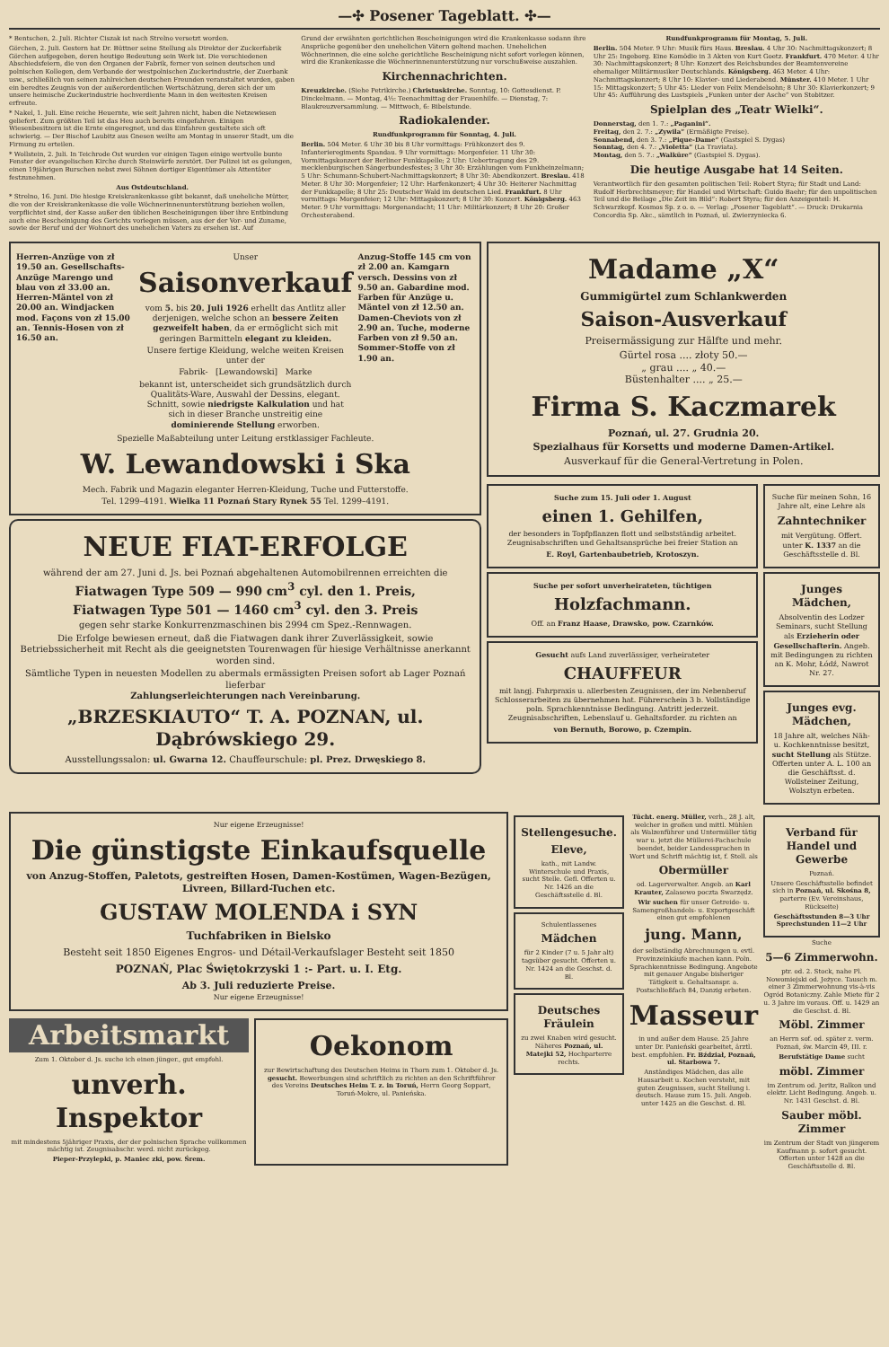—✣ Posener Tageblatt. ✣—
* Bentschen, 2. Juli. Richter Ciszak ist nach Strelno versetzt worden.
Görchen, 2. Juli. Gestern hat Dr. Büttner seine Stellung als Direktor der Zuckerfabrik Görchen aufgegeben, deren heutige Bedeutung sein Werk ist. Die verschiedenen Abschiedsfeiern, die von den Organen der Fabrik, ferner von seinen deutschen und polnischen Kollegen, dem Verbande der westpolnischen Zuckerindustrie, der Zuerbank usw., schließlich von seinen zahlreichen deutschen Freunden veranstaltet wurden, gaben ein beredtes Zeugnis von der außerordentlichen Wertschätzung, deren sich der um unsere heimische Zuckerindustrie hochverdiente Mann in den weitesten Kreisen erfreute.
* Nakel, 1. Juli. Eine reiche Heuernte, wie seit Jahren nicht, haben die Netzewiesen geliefert. Zum größten Teil ist das Heu auch bereits eingefahren. Einigen Wiesenbesitzern ist die Ernte eingeregnet, und das Einfahren gestaltete sich oft schwierig. — Der Bischof Laubitz aus Gnesen weilte am Montag in unserer Stadt, um die Firmung zu erteilen.
* Wollstein, 2. Juli. In Teichrode Ost wurden vor einigen Tagen einige wertvolle bunte Fenster der evangelischen Kirche durch Steinwürfe zerstört. Der Polizei ist es gelungen, einen 19jährigen Burschen nebst zwei Söhnen dortiger Eigentümer als Attentäter festzunehmen.
Aus Ostdeutschland.
* Strelno, 16. Juni. Die hiesige Kreiskrankenkasse gibt bekannt, daß uneheliche Mütter, die von der Kreiskrankenkasse die volle Wöchnerinnenunterstützung beziehen wollen, verpflichtet sind, der Kasse außer den üblichen Bescheinigungen über ihre Entbindung auch eine Bescheinigung des Gerichts vorlegen müssen, aus der der Vor- und Zuname, sowie der Beruf und der Wohnort des unehelichen Vaters zu ersehen ist. Auf
Grund der erwähnten gerichtlichen Bescheinigungen wird die Krankenkasse sodann ihre Ansprüche gegenüber den unehelichen Vätern geltend machen. Unehelichen Wöchnerinnen, die eine solche gerichtliche Bescheinigung nicht sofort vorlegen können, wird die Krankenkasse die Wöchnerinnenunterstützung nur vorschußweise auszahlen.
Kirchennachrichten.
Kreuzkirche. (Siehe Petrikirche.) Christuskirche. Sonntag, 10: Gottesdienst. P. Dinckelmann. — Montag, 4½: Teenachmittag der Frauenhilfe. — Dienstag, 7: Blaukreuzversammlung. — Mittwoch, 6: Bibelstunde.
Radiokalender.
Rundfunkprogramm für Sonntag, 4. Juli.
Berlin. 504 Meter. 6 Uhr 30 bis 8 Uhr vormittags: Frühkonzert des 9. Infanterieregiments Spandau. 9 Uhr vormittags: Morgenfeier. 11 Uhr 30: Vormittagskonzert der Berliner Funkkapelle; 2 Uhr: Uebertragung des 29. mecklenburgischen Sängerbundesfestes; 3 Uhr 30: Erzählungen vom Funkheinzelmann; 5 Uhr: Schumann-Schubert-Nachmittagskonzert; 8 Uhr 30: Abendkonzert. Breslau. 418 Meter. 8 Uhr 30: Morgenfeier; 12 Uhr: Harfenkonzert; 4 Uhr 30: Heiterer Nachmittag der Funkkapelle; 8 Uhr 25: Deutscher Wald im deutschen Lied. Frankfurt. 8 Uhr vormittags: Morgenfeier; 12 Uhr: Mittagskonzert; 8 Uhr 30: Konzert. Königsberg. 463 Meter. 9 Uhr vormittags: Morgenandacht; 11 Uhr: Militärkonzert; 8 Uhr 20: Großer Orchesterabend.
Rundfunkprogramm für Montag, 5. Juli.
Berlin. 504 Meter. 9 Uhr: Musik fürs Haus. Breslau. 4 Uhr 30: Nachmittagskonzert; 8 Uhr 25: Ingeborg. Eine Komödie in 3 Akten von Kurt Goetz. Frankfurt. 470 Meter. 4 Uhr 30: Nachmittagskonzert; 8 Uhr: Konzert des Reichsbundes der Beamtenvereine ehemaliger Militärmusiker Deutschlands. Königsberg. 463 Meter. 4 Uhr: Nachmittagskonzert; 8 Uhr 10: Klavier- und Liederabend. Münster. 410 Meter. 1 Uhr 15: Mittagskonzert; 5 Uhr 45: Lieder von Felix Mendelsohn; 8 Uhr 30: Klavierkonzert; 9 Uhr 45: Aufführung des Lustspiels „Funken unter der Asche“ von Stobitzer.
Spielplan des „Teatr Wielki“.
Donnerstag, den 1. 7.: „Paganini“.
Freitag, den 2. 7.: „Zywila“ (Ermäßigte Preise).
Sonnabend, den 3. 7.: „Pique-Dame“ (Gastspiel S. Dygas)
Sonntag, den 4. 7.: „Violetta“ (La Traviata).
Montag, den 5. 7.: „Walküre“ (Gastspiel S. Dygas).
Die heutige Ausgabe hat 14 Seiten.
Verantwortlich für den gesamten politischen Teil: Robert Styra; für Stadt und Land: Rudolf Herbrechtsmeyer; für Handel und Wirtschaft: Guido Baehr; für den unpolitischen Teil und die Beilage „Die Zeit im Bild“: Robert Styra; für den Anzeigenteil: H. Schwarzkopf. Kosmos Sp. z o. o. — Verlag: „Posener Tageblatt“. — Druck: Drukarnia Concordia Sp. Akc., sämtlich in Poznań, ul. Zwierzyniecka 6.
Herren-Anzüge von zł 19.50 an. Gesellschafts-Anzüge Marengo und blau von zł 33.00 an. Herren-Mäntel von zł 20.00 an. Windjacken mod. Façons von zł 15.00 an. Tennis-Hosen von zł 16.50 an.
Unser
Saisonverkauf
vom 5. bis 20. Juli 1926 erhellt das Antlitz aller derjenigen, welche schon an bessere Zeiten gezweifelt haben, da er ermöglicht sich mit geringen Barmitteln elegant zu kleiden.
Unsere fertige Kleidung, welche weiten Kreisen unter der
Fabrik- [Lewandowski] Marke
bekannt ist, unterscheidet sich grundsätzlich durch Qualitäts-Ware, Auswahl der Dessins, elegant. Schnitt, sowie niedrigste Kalkulation und hat sich in dieser Branche unstreitig eine dominierende Stellung erworben.
Anzug-Stoffe 145 cm von zł 2.00 an. Kamgarn versch. Dessins von zł 9.50 an. Gabardine mod. Farben für Anzüge u. Mäntel von zł 12.50 an. Damen-Cheviots von zł 2.90 an. Tuche, moderne Farben von zł 9.50 an. Sommer-Stoffe von zł 1.90 an.
Spezielle Maßabteilung unter Leitung erstklassiger Fachleute.
W. Lewandowski i Ska
Mech. Fabrik und Magazin eleganter Herren-Kleidung, Tuche und Futterstoffe.
Tel. 1299–4191. Wielka 11 Poznań Stary Rynek 55 Tel. 1299–4191.
NEUE FIAT-ERFOLGE
während der am 27. Juni d. Js. bei Poznań abgehaltenen Automobilrennen erreichten die
Fiatwagen Type 509 — 990 cm<sup>3</sup> cyl. den 1. Preis,
Fiatwagen Type 501 — 1460 cm<sup>3</sup> cyl. den 3. Preis
gegen sehr starke Konkurrenzmaschinen bis 2994 cm Spez.-Rennwagen.
Die Erfolge bewiesen erneut, daß die Fiatwagen dank ihrer Zuverlässigkeit, sowie Betriebssicherheit mit Recht als die geeignetsten Tourenwagen für hiesige Verhältnisse anerkannt worden sind.
Sämtliche Typen in neuesten Modellen zu abermals ermässigten Preisen sofort ab Lager Poznań lieferbar
Zahlungserleichterungen nach Vereinbarung.
„BRZESKIAUTO“ T. A. POZNAN, ul. Dąbrówskiego 29.
Ausstellungssalon: ul. Gwarna 12. Chauffeurschule: pl. Prez. Drwęskiego 8.
Madame „X“
Gummigürtel zum Schlankwerden
Saison-Ausverkauf
Preisermässigung zur Hälfte und mehr.
Gürtel rosa .... złoty 50.—
„ grau .... „ 40.—
Büstenhalter .... „ 25.—
Firma S. Kaczmarek
Poznań, ul. 27. Grudnia 20.
Spezialhaus für Korsetts und moderne Damen-Artikel.
Ausverkauf für die General-Vertretung in Polen.
Suche zum 15. Juli oder 1. August
einen 1. Gehilfen,
der besonders in Topfpflanzen flott und selbstständig arbeitet. Zeugnisabschriften und Gehaltsansprüche bei freier Station an
E. Royl, Gartenbaubetrieb, Krotoszyn.
Suche per sofort unverheirateten, tüchtigen
Holzfachmann.
Off. an Franz Haase, Drawsko, pow. Czarnków.
Gesucht aufs Land zuverlässiger, verheirateter
CHAUFFEUR
mit langj. Fahrpraxis u. allerbesten Zeugnissen, der im Nebenberuf Schlosserarbeiten zu übernehmen hat. Führerschein 3 b. Vollständige poln. Sprachkenntnisse Bedingung. Antritt jederzeit. Zeugnisabschriften, Lebenslauf u. Gehaltsforder. zu richten an
von Bernuth, Borowo, p. Czempin.
Suche für meinen Sohn, 16 Jahre alt, eine Lehre als
Zahntechniker
mit Vergütung. Offert. unter K. 1337 an die Geschäftsstelle d. Bl.
Junges Mädchen,
Absolventin des Lodzer Seminars, sucht Stellung als Erzieherin oder Gesellschafterin. Angeb. mit Bedingungen zu richten an K. Mohr, Łódź, Nawrot Nr. 27.
Junges evg. Mädchen,
18 Jahre alt, welches Näh- u. Kochkenntnisse besitzt, sucht Stellung als Stütze. Offerten unter A. L. 100 an die Geschäftsst. d. Wollsteiner Zeitung, Wolsztyn erbeten.
Nur eigene Erzeugnisse!
Die günstigste Einkaufsquelle
von Anzug-Stoffen, Paletots, gestreiften Hosen, Damen-Kostümen, Wagen-Bezügen, Livreen, Billard-Tuchen etc.
GUSTAW MOLENDA i SYN
Tuchfabriken in Bielsko
Besteht seit 1850 Eigenes Engros- und Détail-Verkaufslager Besteht seit 1850
POZNAŃ, Plac Świętokrzyski 1 :- Part. u. I. Etg.
Ab 3. Juli reduzierte Preise.
Nur eigene Erzeugnisse!
Arbeitsmarkt
Zum 1. Oktober d. Js. suche ich einen jünger., gut empfohl.
unverh. Inspektor
mit mindestens 5jähriger Praxis, der der polnischen Sprache vollkommen mächtig ist. Zeugnisabschr. werd. nicht zurückgeg.
Pieper-Przylepki, p. Maniec zki, pow. Śrem.
Oekonom
zur Bewirtschaftung des Deutschen Heims in Thorn zum 1. Oktober d. Js. gesucht. Bewerbungen sind schriftlich zu richten an den Schriftführer des Vereins Deutsches Heim T. z. in Toruń, Herrn Georg Soppart, Toruń-Mokre, ul. Panieńska.
Stellengesuche.
Eleve,
kath., mit Landw. Winterschule und Praxis, sucht Stelle. Gefl. Offerten u. Nr. 1426 an die Geschäftsstelle d. Bl.
Schulentlassenes
Mädchen
für 2 Kinder (7 u. 5 Jahr alt) tagsüber gesucht. Offerten u. Nr. 1424 an die Geschst. d. Bl.
Deutsches Fräulein
zu zwei Knaben wird gesucht. Näheres Poznań, ul. Matejki 52, Hochparterre rechts.
Tücht. energ. Müller, verh., 28 J. alt, welcher in großen und mittl. Mühlen als Walzenführer und Untermüller tätig war u. jetzt die Müllerei-Fachschule beendet, beider Landessprachen in Wort und Schrift mächtig ist, f. Stell. als
Obermüller
od. Lagerverwalter. Angeb. an Karl Krauter, Zalasewo poczta Swarzędz.
Wir suchen für unser Getreide- u. Samengroßhandels- u. Exportgeschäft einen gut empfohlenen
jung. Mann,
der selbständig Abrechnungen u. evtl. Provinzeinkäufe machen kann. Poln. Sprachkenntnisse Bedingung. Angebote mit genauer Angabe bisheriger Tätigkeit u. Gehaltsanspr. a. Postschließfach 84, Danzig erbeten.
Masseur
in und außer dem Hause. 25 Jahre unter Dr. Panieński gearbeitet, ärztl. best. empfohlen. Fr. Bździał, Poznań, ul. Starbowa 7.
Anständiges Mädchen, das alle Hausarbeit u. Kochen versteht, mit guten Zeugnissen, sucht Stellung i. deutsch. Hause zum 15. Juli. Angeb. unter 1425 an die Geschst. d. Bl.
Verband für Handel und Gewerbe
Poznań.
Unsere Geschäftsstelle befindet sich in Poznań, ul. Skośna 8, parterre (Ev. Vereinshaus, Rückseite)
Geschäftsstunden 8—3 Uhr
Sprechstunden 11—2 Uhr
Suche
5—6 Zimmerwohn.
ptr. od. 2. Stock, nahe Pl. Nowomiejski od. Jeżyce. Tausch m. einer 3 Zimmerwohnung vis-à-vis Ogród Botaniczny. Zahle Miete für 2 u. 3 Jahre im voraus. Off. u. 1429 an die Geschst. d. Bl.
Möbl. Zimmer
an Herrn sof. od. später z. verm. Poznań, św. Marcin 49, III. r.
Berufstätige Dame sucht
möbl. Zimmer
im Zentrum od. Jeritz, Balkon und elektr. Licht Bedingung. Angeb. u. Nr. 1431 Geschst. d. Bl.
Sauber möbl. Zimmer
im Zentrum der Stadt von jüngerem Kaufmann p. sofort gesucht. Offerten unter 1428 an die Geschäftsstelle d. Bl.